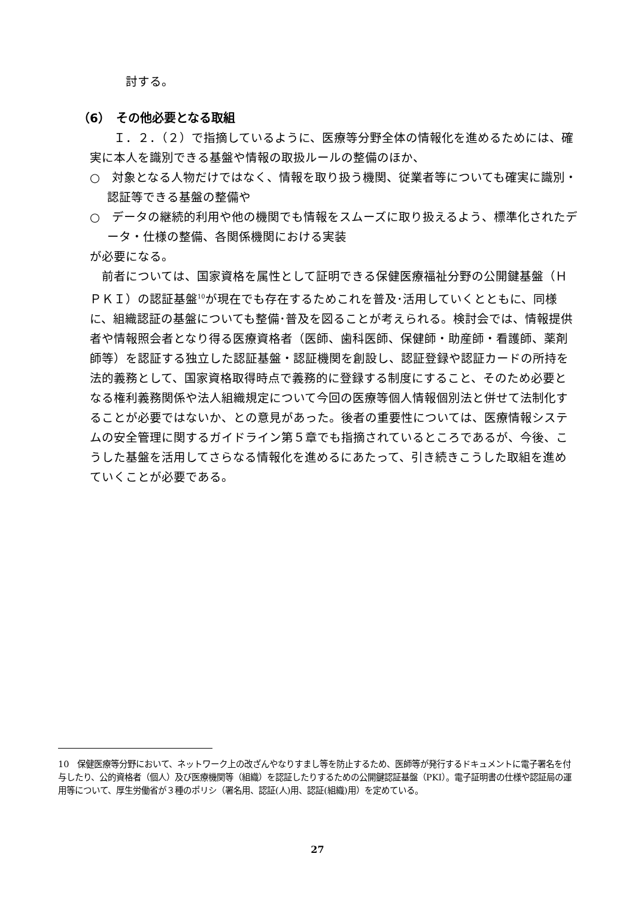討する。
（6）　その他必要となる取組
　Ｉ．２．（２）で指摘しているように、医療等分野全体の情報化を進めるためには、確実に本人を識別できる基盤や情報の取扱ルールの整備のほか、
○　対象となる人物だけではなく、情報を取り扱う機関、従業者等についても確実に識別・認証等できる基盤の整備や
○　データの継続的利用や他の機関でも情報をスムーズに取り扱えるよう、標準化されたデータ・仕様の整備、各関係機関における実装
が必要になる。
前者については、国家資格を属性として証明できる保健医療福祉分野の公開鍵基盤（ＨＰＫＩ）の認証基盤<sup>10</sup>が現在でも存在するためこれを普及･活用していくとともに、同様に、組織認証の基盤についても整備･普及を図ることが考えられる。検討会では、情報提供者や情報照会者となり得る医療資格者（医師、歯科医師、保健師・助産師・看護師、薬剤師等）を認証する独立した認証基盤・認証機関を創設し、認証登録や認証カードの所持を法的義務として、国家資格取得時点で義務的に登録する制度にすること、そのため必要となる権利義務関係や法人組織規定について今回の医療等個人情報個別法と併せて法制化することが必要ではないか、との意見があった。後者の重要性については、医療情報システムの安全管理に関するガイドライン第５章でも指摘されているところであるが、今後、こうした基盤を活用してさらなる情報化を進めるにあたって、引き続きこうした取組を進めていくことが必要である。
10　保健医療等分野において、ネットワーク上の改ざんやなりすまし等を防止するため、医師等が発行するドキュメントに電子署名を付与したり、公的資格者（個人）及び医療機関等（組織）を認証したりするための公開鍵認証基盤（PKI）。電子証明書の仕様や認証局の運用等について、厚生労働省が３種のポリシ（署名用、認証(人)用、認証(組織)用）を定めている。
27